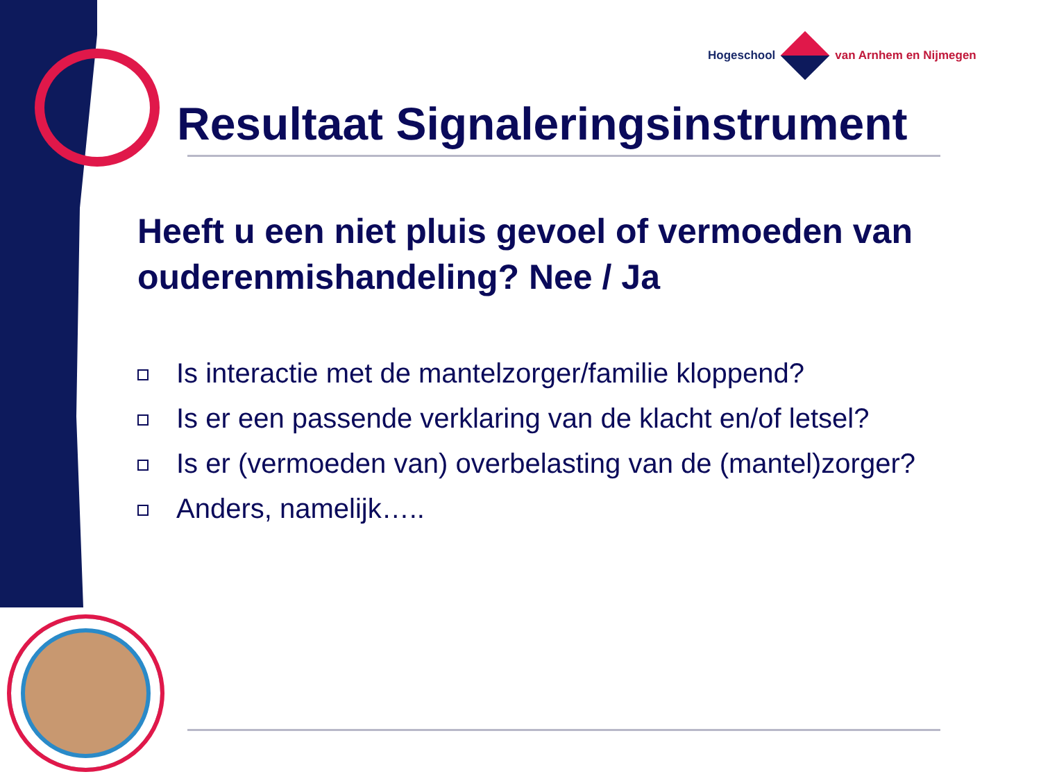Hogeschool van Arnhem en Nijmegen
Resultaat Signaleringsinstrument
Heeft u een niet pluis gevoel of vermoeden van ouderenmishandeling? Nee / Ja
Is interactie met de mantelzorger/familie kloppend?
Is er een passende verklaring van de klacht en/of letsel?
Is er (vermoeden van) overbelasting van de (mantel)zorger?
Anders, namelijk…..